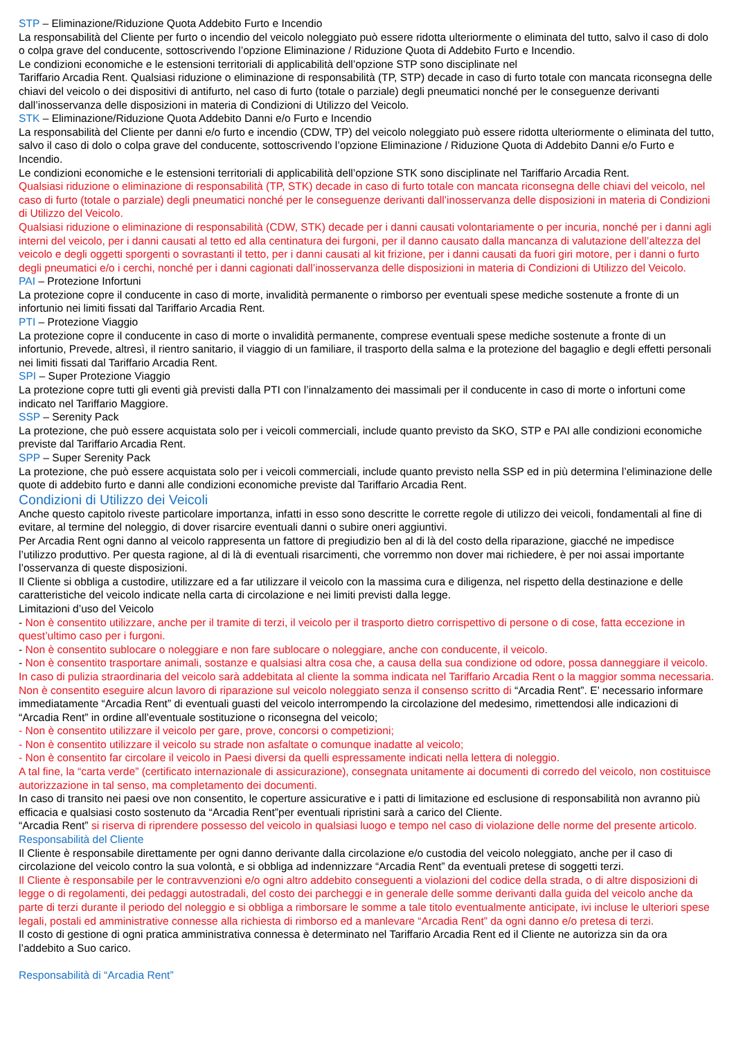STP – Eliminazione/Riduzione Quota Addebito Furto e Incendio
La responsabilità del Cliente per furto o incendio del veicolo noleggiato può essere ridotta ulteriormente o eliminata del tutto, salvo il caso di dolo o colpa grave del conducente, sottoscrivendo l’opzione Eliminazione / Riduzione Quota di Addebito Furto e Incendio.
Le condizioni economiche e le estensioni territoriali di applicabilità dell’opzione STP sono disciplinate nel
Tariffario Arcadia Rent. Qualsiasi riduzione o eliminazione di responsabilità (TP, STP) decade in caso di furto totale con mancata riconsegna delle chiavi del veicolo o dei dispositivi di antifurto, nel caso di furto (totale o parziale) degli pneumatici nonché per le conseguenze derivanti dall’inosservanza delle disposizioni in materia di Condizioni di Utilizzo del Veicolo.
STK – Eliminazione/Riduzione Quota Addebito Danni e/o Furto e Incendio
La responsabilità del Cliente per danni e/o furto e incendio (CDW, TP) del veicolo noleggiato può essere ridotta ulteriormente o eliminata del tutto, salvo il caso di dolo o colpa grave del conducente, sottoscrivendo l’opzione Eliminazione / Riduzione Quota di Addebito Danni e/o Furto e Incendio.
Le condizioni economiche e le estensioni territoriali di applicabilità dell’opzione STK sono disciplinate nel Tariffario Arcadia Rent.
Qualsiasi riduzione o eliminazione di responsabilità (TP, STK) decade in caso di furto totale con mancata riconsegna delle chiavi del veicolo, nel caso di furto (totale o parziale) degli pneumatici nonché per le conseguenze derivanti dall’inosservanza delle disposizioni in materia di Condizioni di Utilizzo del Veicolo.
Qualsiasi riduzione o eliminazione di responsabilità (CDW, STK) decade per i danni causati volontariamente o per incuria, nonché per i danni agli interni del veicolo, per i danni causati al tetto ed alla centinatura dei furgoni, per il danno causato dalla mancanza di valutazione dell’altezza del veicolo e degli oggetti sporgenti o sovrastanti il tetto, per i danni causati al kit frizione, per i danni causati da fuori giri motore, per i danni o furto degli pneumatici e/o i cerchi, nonché per i danni cagionati dall’inosservanza delle disposizioni in materia di Condizioni di Utilizzo del Veicolo.
PAI – Protezione Infortuni
La protezione copre il conducente in caso di morte, invalidità permanente o rimborso per eventuali spese mediche sostenute a fronte di un infortunio nei limiti fissati dal Tariffario Arcadia Rent.
PTI – Protezione Viaggio
La protezione copre il conducente in caso di morte o invalidità permanente, comprese eventuali spese mediche sostenute a fronte di un infortunio, Prevede, altresì, il rientro sanitario, il viaggio di un familiare, il trasporto della salma e la protezione del bagaglio e degli effetti personali nei limiti fissati dal Tariffario Arcadia Rent.
SPI – Super Protezione Viaggio
La protezione copre tutti gli eventi già previsti dalla PTI con l’innalzamento dei massimali per il conducente in caso di morte o infortuni come indicato nel Tariffario Maggiore.
SSP – Serenity Pack
La protezione, che può essere acquistata solo per i veicoli commerciali, include quanto previsto da SKO, STP e PAI alle condizioni economiche previste dal Tariffario Arcadia Rent.
SPP – Super Serenity Pack
La protezione, che può essere acquistata solo per i veicoli commerciali, include quanto previsto nella SSP ed in più determina l’eliminazione delle quote di addebito furto e danni alle condizioni economiche previste dal Tariffario Arcadia Rent.
Condizioni di Utilizzo dei Veicoli
Anche questo capitolo riveste particolare importanza, infatti in esso sono descritte le corrette regole di utilizzo dei veicoli, fondamentali al fine di evitare, al termine del noleggio, di dover risarcire eventuali danni o subire oneri aggiuntivi.
Per Arcadia Rent ogni danno al veicolo rappresenta un fattore di pregiudizio ben al di là del costo della riparazione, giacché ne impedisce l’utilizzo produttivo. Per questa ragione, al di là di eventuali risarcimenti, che vorremmo non dover mai richiedere, è per noi assai importante l’osservanza di queste disposizioni.
Il Cliente si obbliga a custodire, utilizzare ed a far utilizzare il veicolo con la massima cura e diligenza, nel rispetto della destinazione e delle caratteristiche del veicolo indicate nella carta di circolazione e nei limiti previsti dalla legge.
Limitazioni d’uso del Veicolo
- Non è consentito utilizzare, anche per il tramite di terzi, il veicolo per il trasporto dietro corrispettivo di persone o di cose, fatta eccezione in quest’ultimo caso per i furgoni.
- Non è consentito sublocare o noleggiare e non fare sublocare o noleggiare, anche con conducente, il veicolo.
- Non è consentito trasportare animali, sostanze e qualsiasi altra cosa che, a causa della sua condizione od odore, possa danneggiare il veicolo. In caso di pulizia straordinaria del veicolo sarà addebitata al cliente la somma indicata nel Tariffario Arcadia Rent o la maggior somma necessaria. Non è consentito eseguire alcun lavoro di riparazione sul veicolo noleggiato senza il consenso scritto di “Arcadia Rent”. E’ necessario informare immediatamente “Arcadia Rent” di eventuali guasti del veicolo interrompendo la circolazione del medesimo, rimettendosi alle indicazioni di “Arcadia Rent” in ordine all’eventuale sostituzione o riconsegna del veicolo;
- Non è consentito utilizzare il veicolo per gare, prove, concorsi o competizioni;
- Non è consentito utilizzare il veicolo su strade non asfaltate o comunque inadatte al veicolo;
- Non è consentito far circolare il veicolo in Paesi diversi da quelli espressamente indicati nella lettera di noleggio.
A tal fine, la “carta verde” (certificato internazionale di assicurazione), consegnata unitamente ai documenti di corredo del veicolo, non costituisce autorizzazione in tal senso, ma completamento dei documenti.
In caso di transito nei paesi ove non consentito, le coperture assicurative e i patti di limitazione ed esclusione di responsabilità non avranno più efficacia e qualsiasi costo sostenuto da “Arcadia Rent”per eventuali ripristini sarà a carico del Cliente.
“Arcadia Rent” si riserva di riprendere possesso del veicolo in qualsiasi luogo e tempo nel caso di violazione delle norme del presente articolo.
Responsabilità del Cliente
Il Cliente è responsabile direttamente per ogni danno derivante dalla circolazione e/o custodia del veicolo noleggiato, anche per il caso di circolazione del veicolo contro la sua volontà, e si obbliga ad indennizzare “Arcadia Rent” da eventuali pretese di soggetti terzi.
Il Cliente è responsabile per le contravvenzioni e/o ogni altro addebito conseguenti a violazioni del codice della strada, o di altre disposizioni di legge o di regolamenti, dei pedaggi autostradali, del costo dei parcheggi e in generale delle somme derivanti dalla guida del veicolo anche da parte di terzi durante il periodo del noleggio e si obbliga a rimborsare le somme a tale titolo eventualmente anticipate, ivi incluse le ulteriori spese legali, postali ed amministrative connesse alla richiesta di rimborso ed a manlevare “Arcadia Rent” da ogni danno e/o pretesa di terzi.
Il costo di gestione di ogni pratica amministrativa connessa è determinato nel Tariffario Arcadia Rent ed il Cliente ne autorizza sin da ora l’addebito a Suo carico.
Responsabilità di “Arcadia Rent”